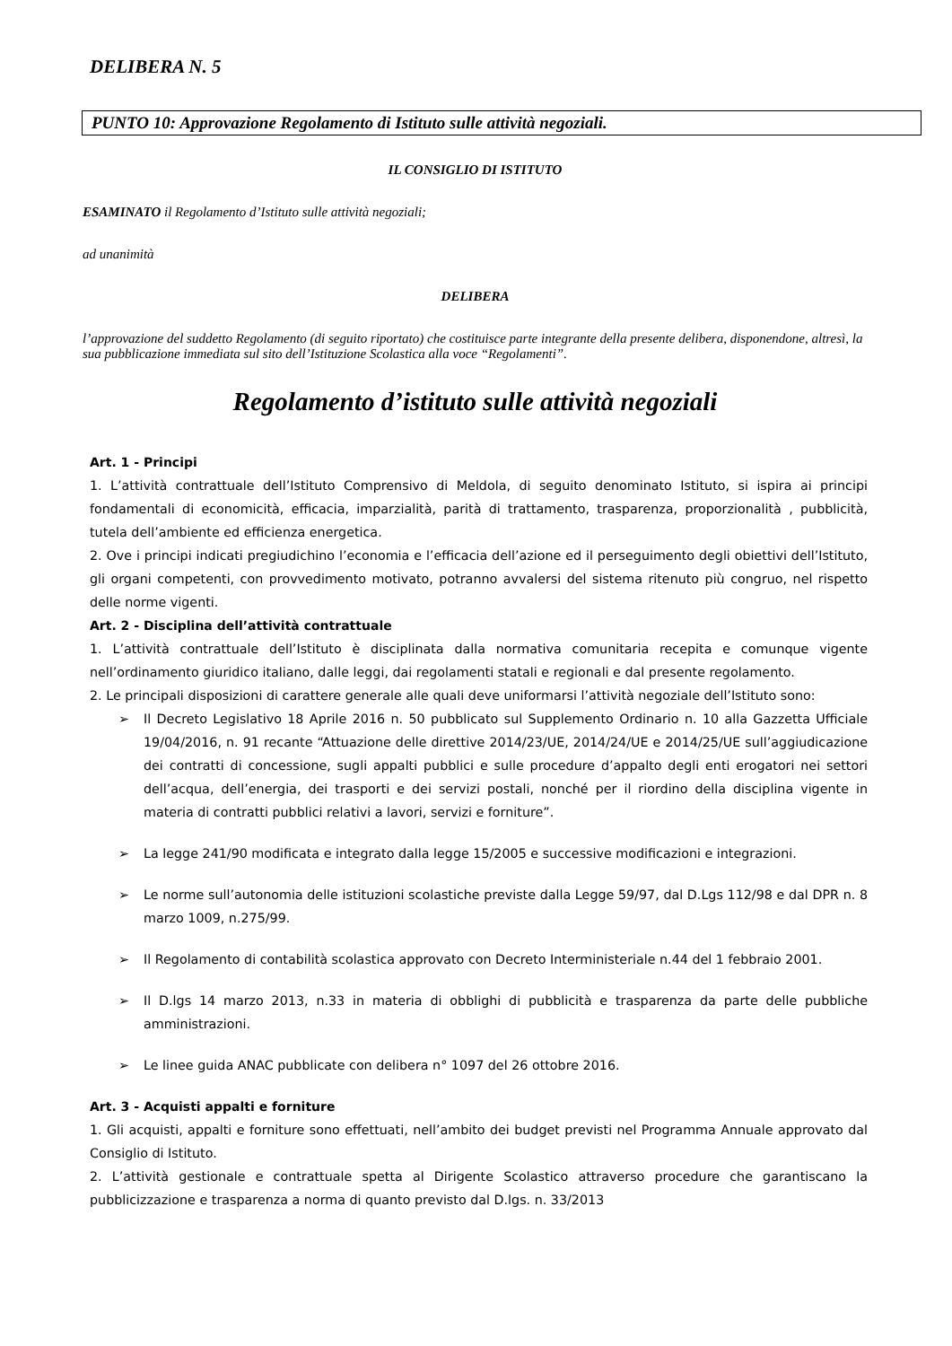DELIBERA N. 5
PUNTO 10: Approvazione Regolamento di Istituto sulle attività negoziali.
IL CONSIGLIO DI ISTITUTO
ESAMINATO il Regolamento d’Istituto sulle attività negoziali;
ad unanimità
DELIBERA
l’approvazione del suddetto Regolamento (di seguito riportato) che costituisce parte integrante della presente delibera, disponendone, altresì, la sua pubblicazione immediata sul sito dell’Istituzione Scolastica alla voce “Regolamenti”.
Regolamento d’istituto sulle attività negoziali
Art. 1 - Principi
1. L’attività contrattuale dell’Istituto Comprensivo di Meldola, di seguito denominato Istituto, si ispira ai principi fondamentali di economicità, efficacia, imparzialità, parità di trattamento, trasparenza, proporzionalità , pubblicità, tutela dell’ambiente ed efficienza energetica.
2. Ove i principi indicati pregiudichino l’economia e l’efficacia dell’azione ed il perseguimento degli obiettivi dell’Istituto, gli organi competenti, con provvedimento motivato, potranno avvalersi del sistema ritenuto più congruo, nel rispetto delle norme vigenti.
Art. 2 - Disciplina dell’attività contrattuale
1. L’attività contrattuale dell’Istituto è disciplinata dalla normativa comunitaria recepita e comunque vigente nell’ordinamento giuridico italiano, dalle leggi, dai regolamenti statali e regionali e dal presente regolamento.
2. Le principali disposizioni di carattere generale alle quali deve uniformarsi l’attività negoziale dell’Istituto sono:
➢ Il Decreto Legislativo 18 Aprile 2016 n. 50 pubblicato sul Supplemento Ordinario n. 10 alla Gazzetta Ufficiale 19/04/2016, n. 91 recante “Attuazione delle direttive 2014/23/UE, 2014/24/UE e 2014/25/UE sull’aggiudicazione dei contratti di concessione, sugli appalti pubblici e sulle procedure d’appalto degli enti erogatori nei settori dell’acqua, dell’energia, dei trasporti e dei servizi postali, nonché per il riordino della disciplina vigente in materia di contratti pubblici relativi a lavori, servizi e forniture”.
➢ La legge 241/90 modificata e integrato dalla legge 15/2005 e successive modificazioni e integrazioni.
➢ Le norme sull’autonomia delle istituzioni scolastiche previste dalla Legge 59/97, dal D.Lgs 112/98 e dal DPR n. 8 marzo 1009, n.275/99.
➢ Il Regolamento di contabilità scolastica approvato con Decreto Interministeriale n.44 del 1 febbraio 2001.
➢ Il D.lgs 14 marzo 2013, n.33 in materia di obblighi di pubblicità e trasparenza da parte delle pubbliche amministrazioni.
➢ Le linee guida ANAC pubblicate con delibera n° 1097 del 26 ottobre 2016.
Art. 3 - Acquisti appalti e forniture
1. Gli acquisti, appalti e forniture sono effettuati, nell’ambito dei budget previsti nel Programma Annuale approvato dal Consiglio di Istituto.
2. L’attività gestionale e contrattuale spetta al Dirigente Scolastico attraverso procedure che garantiscano la pubblicizzazione e trasparenza a norma di quanto previsto dal D.lgs. n. 33/2013